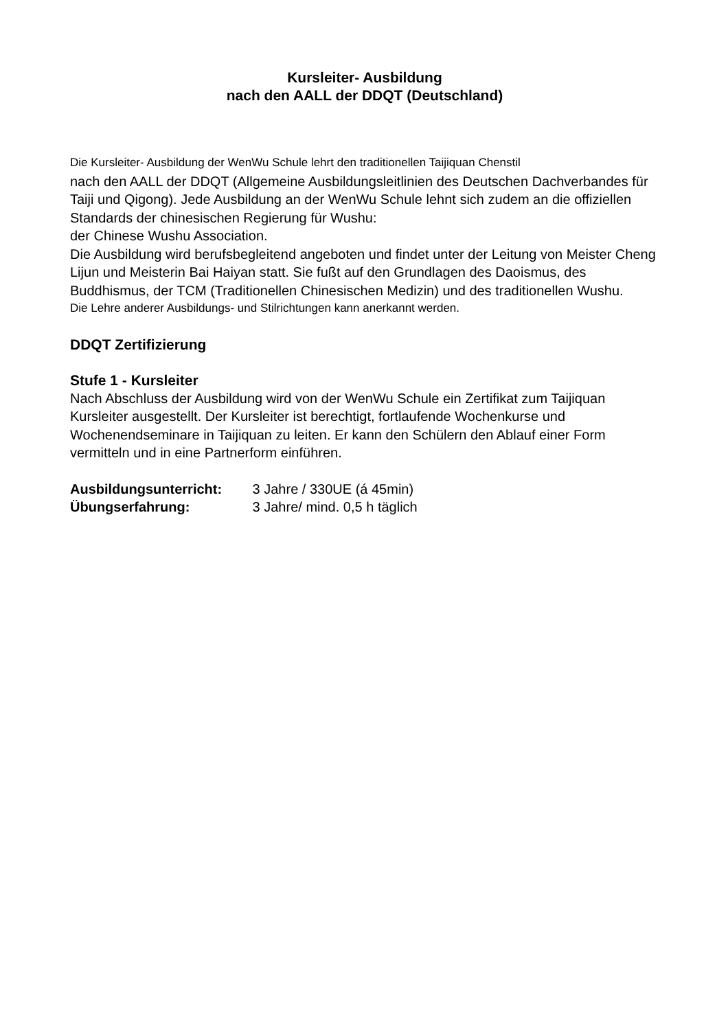Kursleiter- Ausbildung
nach den AALL der DDQT (Deutschland)
Die Kursleiter- Ausbildung der WenWu Schule lehrt den traditionellen Taijiquan Chenstil
nach den AALL der DDQT (Allgemeine Ausbildungsleitlinien des Deutschen Dachverbandes für Taiji und Qigong). Jede Ausbildung an der WenWu Schule lehnt sich zudem an die offiziellen Standards der chinesischen Regierung für Wushu:
der Chinese Wushu Association.
Die Ausbildung wird berufsbegleitend angeboten und findet unter der Leitung von Meister Cheng Lijun und Meisterin Bai Haiyan statt. Sie fußt auf den Grundlagen des Daoismus, des Buddhismus, der TCM (Traditionellen Chinesischen Medizin) und des traditionellen Wushu.
Die Lehre anderer Ausbildungs- und Stilrichtungen kann anerkannt werden.
DDQT Zertifizierung
Stufe 1 - Kursleiter
Nach Abschluss der Ausbildung wird von der WenWu Schule ein Zertifikat zum Taijiquan Kursleiter ausgestellt. Der Kursleiter ist berechtigt, fortlaufende Wochenkurse und Wochenendseminare in Taijiquan zu leiten. Er kann den Schülern den Ablauf einer Form vermitteln und in eine Partnerform einführen.
Ausbildungsunterricht: 3 Jahre / 330UE (á 45min)
Übungserfahrung: 3 Jahre/ mind. 0,5 h täglich